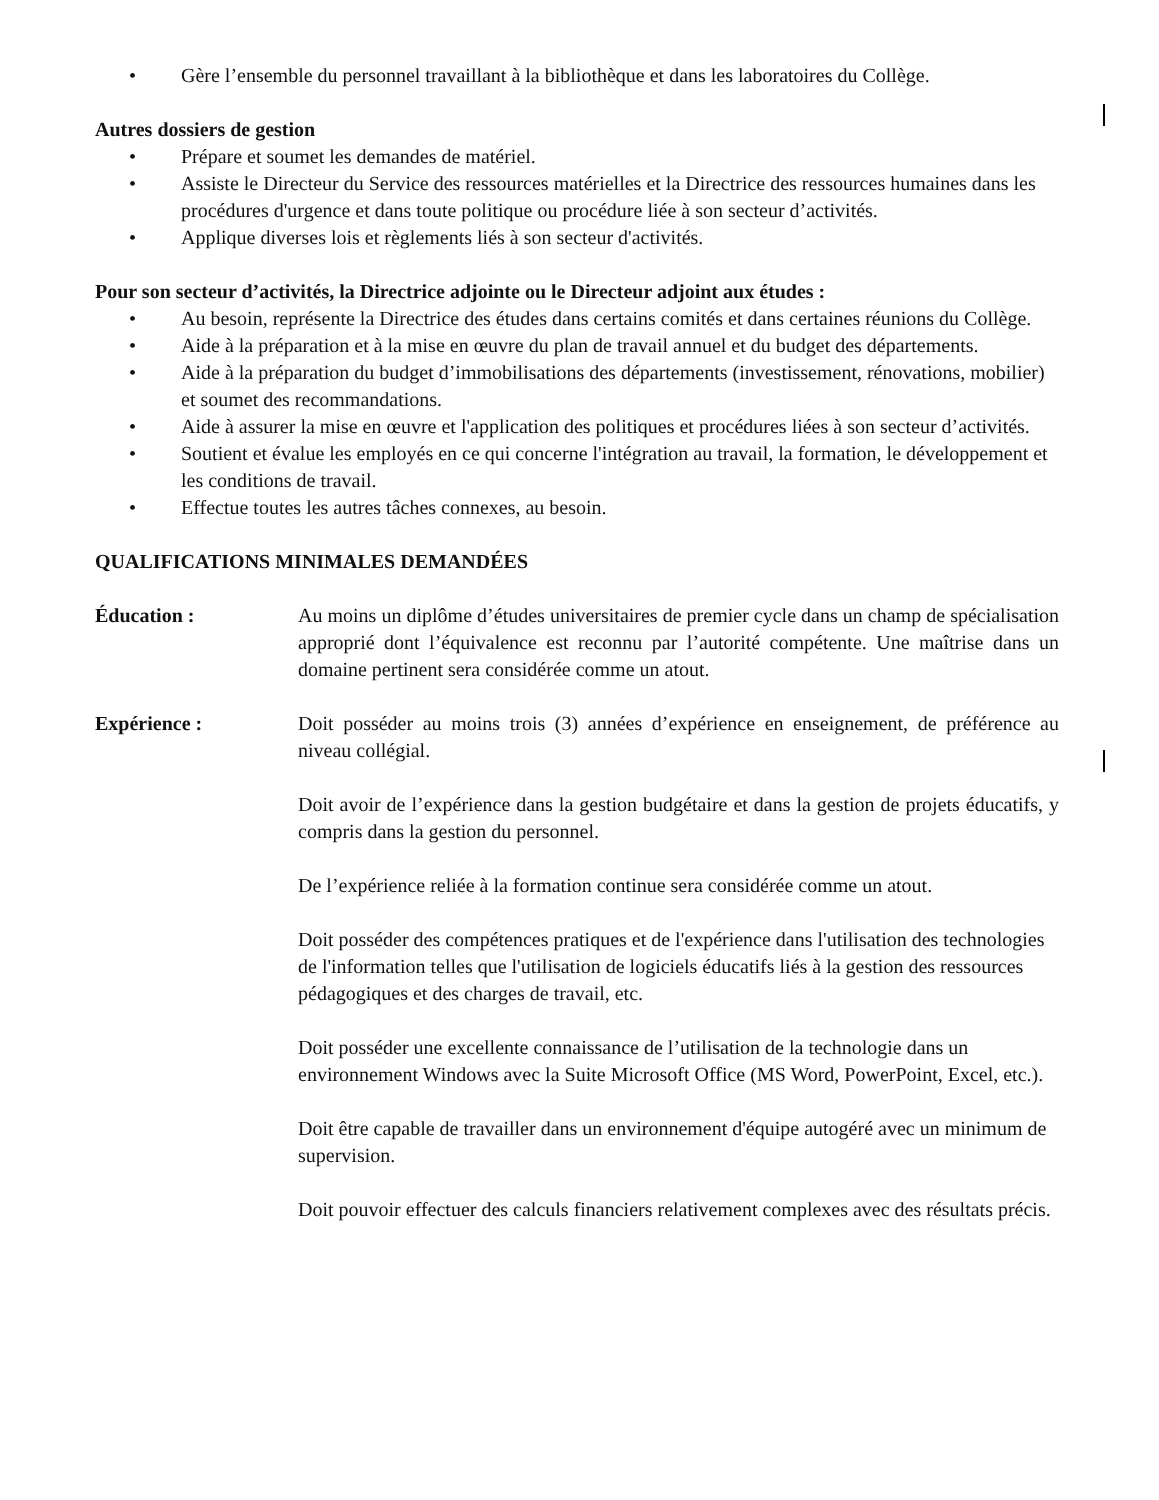• Gère l’ensemble du personnel travaillant à la bibliothèque et dans les laboratoires du Collège.
Autres dossiers de gestion
• Prépare et soumet les demandes de matériel.
• Assiste le Directeur du Service des ressources matérielles et la Directrice des ressources humaines dans les procédures d'urgence et dans toute politique ou procédure liée à son secteur d’activités.
• Applique diverses lois et règlements liés à son secteur d'activités.
Pour son secteur d’activités, la Directrice adjointe ou le Directeur adjoint aux études :
• Au besoin, représente la Directrice des études dans certains comités et dans certaines réunions du Collège.
• Aide à la préparation et à la mise en œuvre du plan de travail annuel et du budget des départements.
• Aide à la préparation du budget d’immobilisations des départements (investissement, rénovations, mobilier) et soumet des recommandations.
• Aide à assurer la mise en œuvre et l'application des politiques et procédures liées à son secteur d’activités.
• Soutient et évalue les employés en ce qui concerne l'intégration au travail, la formation, le développement et les conditions de travail.
• Effectue toutes les autres tâches connexes, au besoin.
QUALIFICATIONS MINIMALES DEMANDÉES
Éducation : Au moins un diplôme d’études universitaires de premier cycle dans un champ de spécialisation approprié dont l’équivalence est reconnu par l’autorité compétente. Une maîtrise dans un domaine pertinent sera considérée comme un atout.
Expérience : Doit posséder au moins trois (3) années d’expérience en enseignement, de préférence au niveau collégial.
Doit avoir de l’expérience dans la gestion budgétaire et dans la gestion de projets éducatifs, y compris dans la gestion du personnel.
De l’expérience reliée à la formation continue sera considérée comme un atout.
Doit posséder des compétences pratiques et de l'expérience dans l'utilisation des technologies de l'information telles que l'utilisation de logiciels éducatifs liés à la gestion des ressources pédagogiques et des charges de travail, etc.
Doit posséder une excellente connaissance de l’utilisation de la technologie dans un environnement Windows avec la Suite Microsoft Office (MS Word, PowerPoint, Excel, etc.).
Doit être capable de travailler dans un environnement d'équipe autogéré avec un minimum de supervision.
Doit pouvoir effectuer des calculs financiers relativement complexes avec des résultats précis.